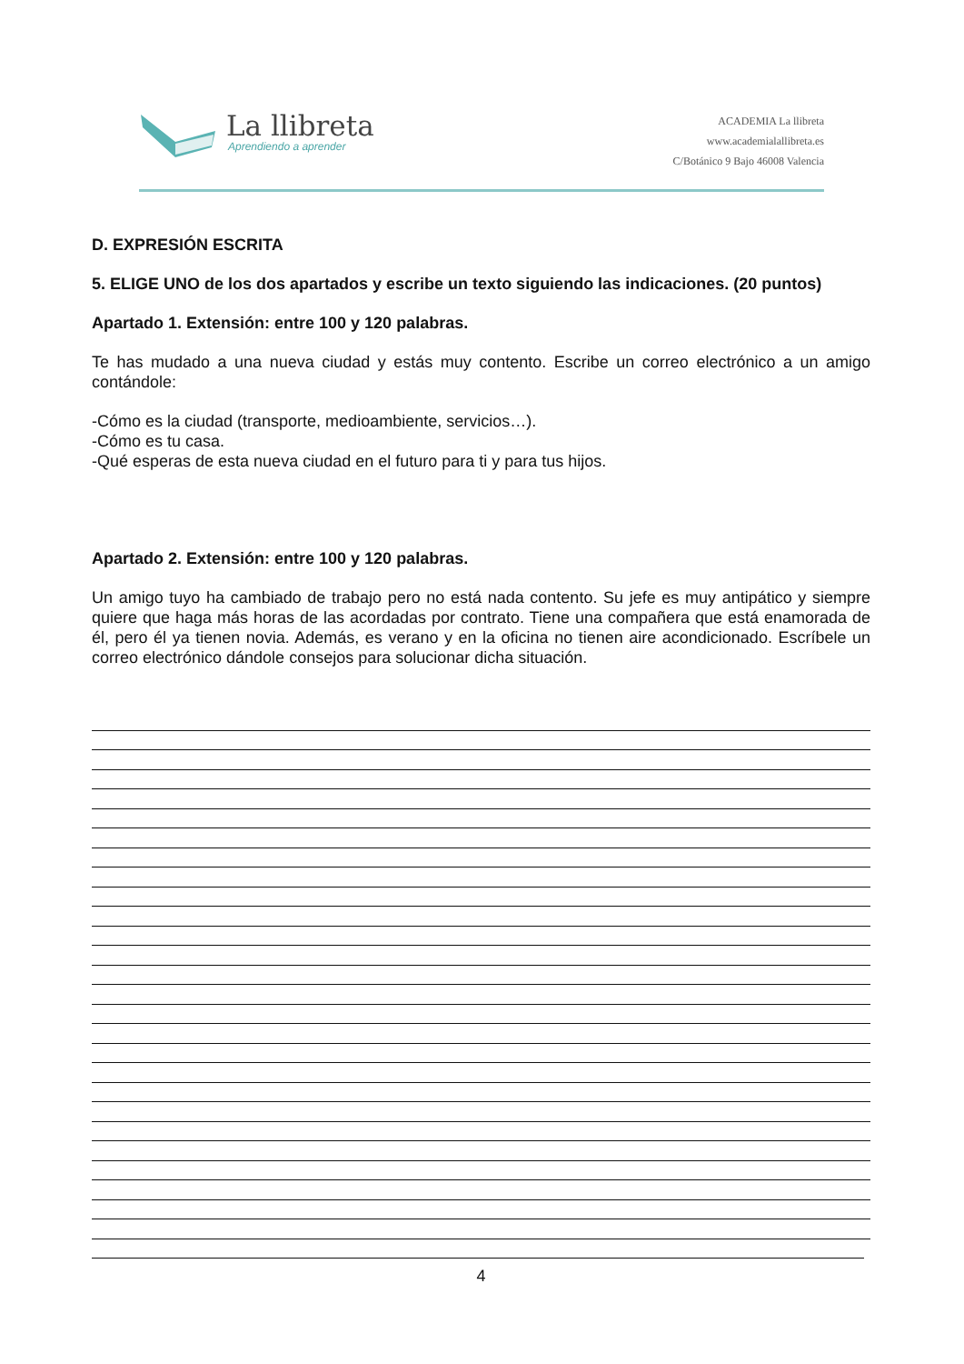La llibreta
Aprendiendo a aprender
ACADEMIA La llibreta
www.academialallibreta.es
C/Botánico 9 Bajo 46008 Valencia
D. EXPRESIÓN ESCRITA
5. ELIGE UNO de los dos apartados y escribe un texto siguiendo las indicaciones. (20 puntos)
Apartado 1. Extensión: entre 100 y 120 palabras.
Te has mudado a una nueva ciudad y estás muy contento. Escribe un correo electrónico a un amigo contándole:
-Cómo es la ciudad (transporte, medioambiente, servicios…).
-Cómo es tu casa.
-Qué esperas de esta nueva ciudad en el futuro para ti y para tus hijos.
Apartado 2. Extensión: entre 100 y 120 palabras.
Un amigo tuyo ha cambiado de trabajo pero no está nada contento. Su jefe es muy antipático y siempre quiere que haga más horas de las acordadas por contrato. Tiene una compañera que está enamorada de él, pero él ya tienen novia. Además, es verano y en la oficina no tienen aire acondicionado. Escríbele un correo electrónico dándole consejos para solucionar dicha situación.
4